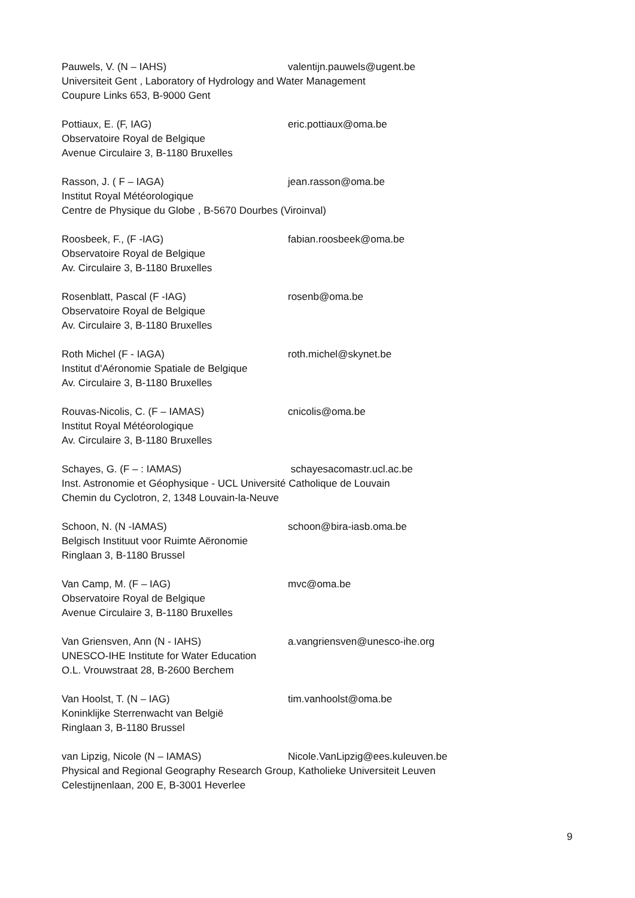Pauwels, V. (N – IAHS) valentijn.pauwels@ugent.be
Universiteit Gent , Laboratory of Hydrology and Water Management
Coupure Links 653, B-9000 Gent
Pottiaux, E. (F, IAG) eric.pottiaux@oma.be
Observatoire Royal de Belgique
Avenue Circulaire 3, B-1180 Bruxelles
Rasson, J. ( F – IAGA) jean.rasson@oma.be
Institut Royal Météorologique
Centre de Physique du Globe , B-5670 Dourbes (Viroinval)
Roosbeek, F., (F -IAG) fabian.roosbeek@oma.be
Observatoire Royal de Belgique
Av. Circulaire 3, B-1180 Bruxelles
Rosenblatt, Pascal (F -IAG) rosenb@oma.be
Observatoire Royal de Belgique
Av. Circulaire 3, B-1180 Bruxelles
Roth Michel (F - IAGA) roth.michel@skynet.be
Institut d'Aéronomie Spatiale de Belgique
Av. Circulaire 3, B-1180 Bruxelles
Rouvas-Nicolis, C. (F – IAMAS) cnicolis@oma.be
Institut Royal Météorologique
Av. Circulaire 3, B-1180 Bruxelles
Schayes, G. (F – : IAMAS) schayesacomastr.ucl.ac.be
Inst. Astronomie et Géophysique - UCL Université Catholique de Louvain
Chemin du Cyclotron, 2, 1348 Louvain-la-Neuve
Schoon, N. (N -IAMAS) schoon@bira-iasb.oma.be
Belgisch Instituut voor Ruimte Aëronomie
Ringlaan 3, B-1180 Brussel
Van Camp, M. (F – IAG) mvc@oma.be
Observatoire Royal de Belgique
Avenue Circulaire 3, B-1180 Bruxelles
Van Griensven, Ann (N - IAHS) a.vangriensven@unesco-ihe.org
UNESCO-IHE Institute for Water Education
O.L. Vrouwstraat 28, B-2600 Berchem
Van Hoolst, T. (N – IAG) tim.vanhoolst@oma.be
Koninklijke Sterrenwacht van België
Ringlaan 3, B-1180 Brussel
van Lipzig, Nicole (N – IAMAS) Nicole.VanLipzig@ees.kuleuven.be
Physical and Regional Geography Research Group, Katholieke Universiteit Leuven
Celestijnenlaan, 200 E, B-3001 Heverlee
9